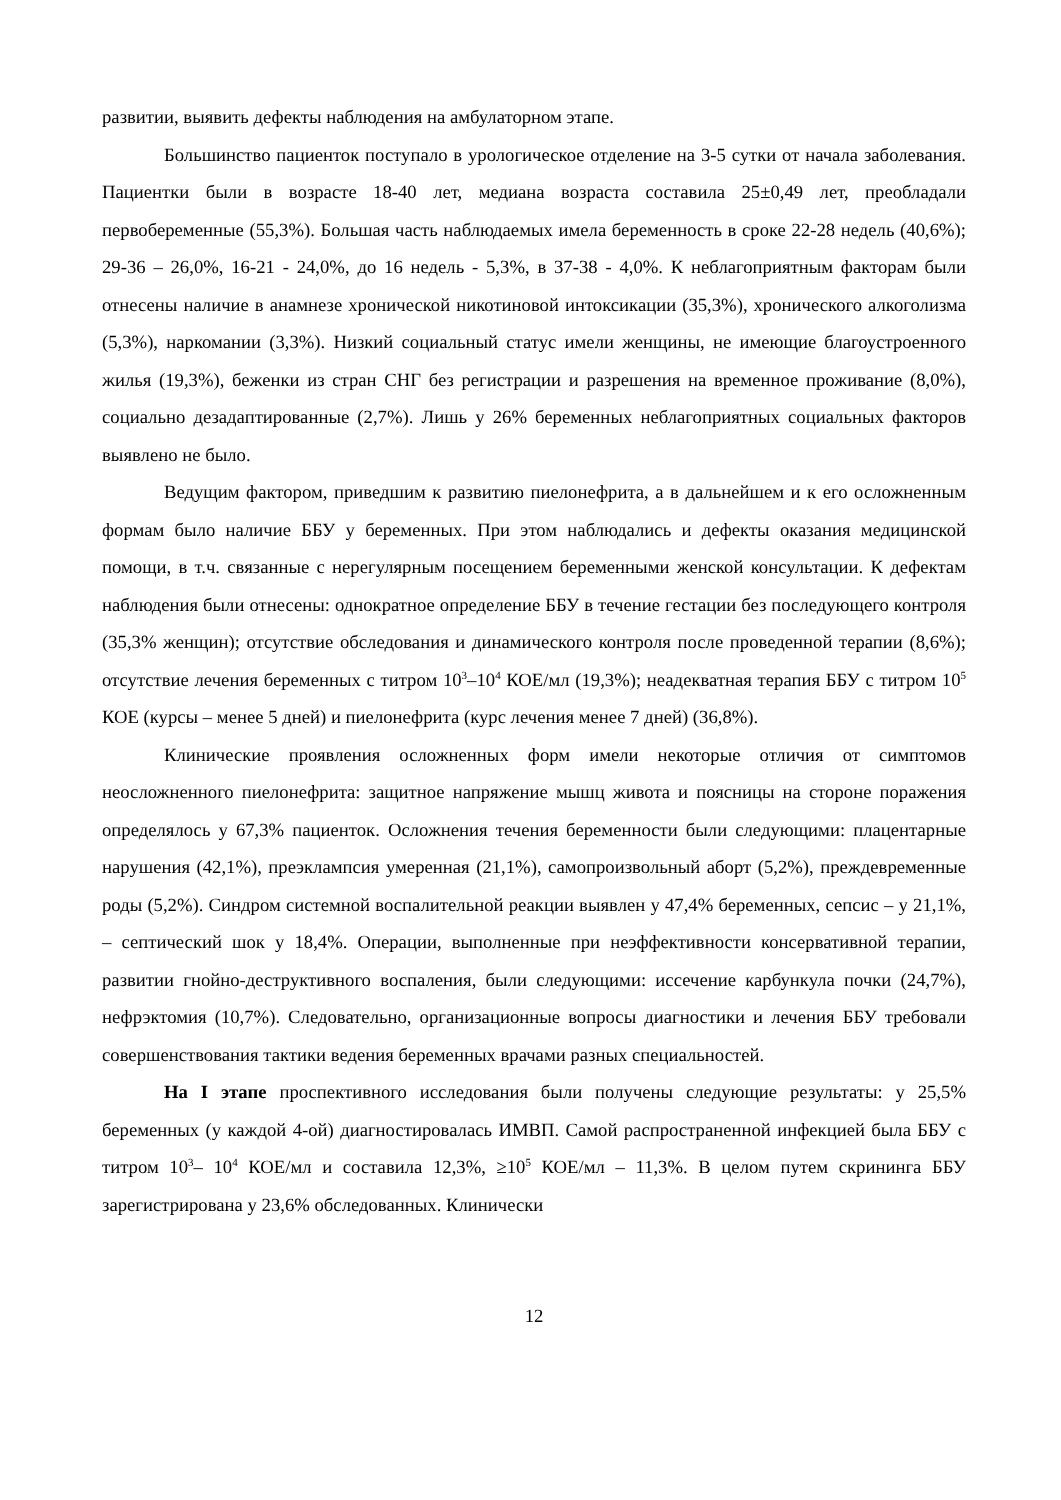развитии, выявить дефекты наблюдения на амбулаторном этапе.
Большинство пациенток поступало в урологическое отделение на 3-5 сутки от начала заболевания. Пациентки были в возрасте 18-40 лет, медиана возраста составила 25±0,49 лет, преобладали первобеременные (55,3%). Большая часть наблюдаемых имела беременность в сроке 22-28 недель (40,6%); 29-36 – 26,0%, 16-21 - 24,0%, до 16 недель - 5,3%, в 37-38 - 4,0%. К неблагоприятным факторам были отнесены наличие в анамнезе хронической никотиновой интоксикации (35,3%), хронического алкоголизма (5,3%), наркомании (3,3%). Низкий социальный статус имели женщины, не имеющие благоустроенного жилья (19,3%), беженки из стран СНГ без регистрации и разрешения на временное проживание (8,0%), социально дезадаптированные (2,7%). Лишь у 26% беременных неблагоприятных социальных факторов выявлено не было.
Ведущим фактором, приведшим к развитию пиелонефрита, а в дальнейшем и к его осложненным формам было наличие ББУ у беременных. При этом наблюдались и дефекты оказания медицинской помощи, в т.ч. связанные с нерегулярным посещением беременными женской консультации. К дефектам наблюдения были отнесены: однократное определение ББУ в течение гестации без последующего контроля (35,3% женщин); отсутствие обследования и динамического контроля после проведенной терапии (8,6%); отсутствие лечения беременных с титром 10<sup>3</sup>–10<sup>4</sup> КОЕ/мл (19,3%); неадекватная терапия ББУ с титром 10<sup>5</sup> КОЕ (курсы – менее 5 дней) и пиелонефрита (курс лечения менее 7 дней) (36,8%).
Клинические проявления осложненных форм имели некоторые отличия от симптомов неосложненного пиелонефрита: защитное напряжение мышц живота и поясницы на стороне поражения определялось у 67,3% пациенток. Осложнения течения беременности были следующими: плацентарные нарушения (42,1%), преэклампсия умеренная (21,1%), самопроизвольный аборт (5,2%), преждевременные роды (5,2%). Синдром системной воспалительной реакции выявлен у 47,4% беременных, сепсис – у 21,1%, – септический шок у 18,4%. Операции, выполненные при неэффективности консервативной терапии, развитии гнойно-деструктивного воспаления, были следующими: иссечение карбункула почки (24,7%), нефрэктомия (10,7%). Следовательно, организационные вопросы диагностики и лечения ББУ требовали совершенствования тактики ведения беременных врачами разных специальностей.
На I этапе проспективного исследования были получены следующие результаты: у 25,5% беременных (у каждой 4-ой) диагностировалась ИМВП. Самой распространенной инфекцией была ББУ с титром 10<sup>3</sup>– 10<sup>4</sup> КОЕ/мл и составила 12,3%, ≥10<sup>5</sup> КОЕ/мл – 11,3%. В целом путем скрининга ББУ зарегистрирована у 23,6% обследованных. Клинически
12